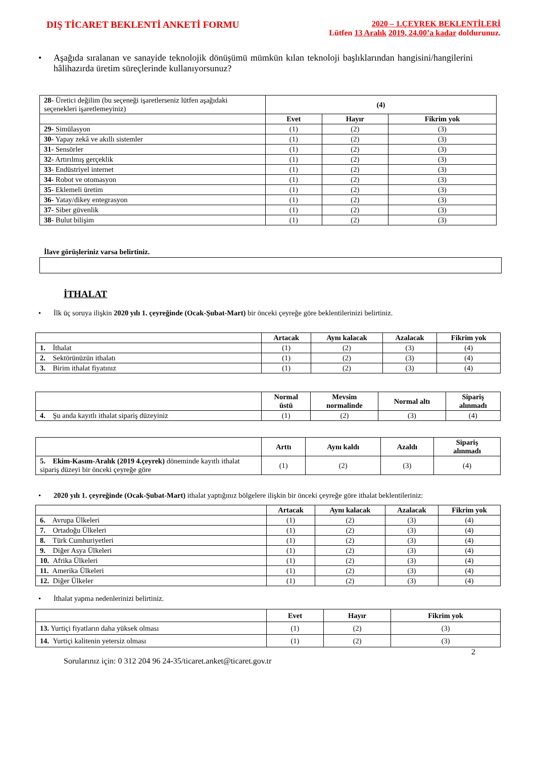DIŞ TİCARET BEKLENTİ ANKETİ FORMU
2020 – 1.ÇEYREK BEKLENTİLERİ
Lütfen 13 Aralık 2019, 24.00’a kadar doldurunuz.
• Aşağıda sıralanan ve sanayide teknolojik dönüşümü mümkün kılan teknoloji başlıklarından hangisini/hangilerini hâlihazırda üretim süreçlerinde kullanıyorsunuz?
| 28- Üretici değilim (bu seçeneği işaretlerseniz lütfen aşağıdaki seçenekleri işaretlemeyiniz) | (4) | | |
| | Evet | Hayır | Fikrim yok |
| 29- Simülasyon | (1) | (2) | (3) |
| 30- Yapay zekâ ve akıllı sistemler | (1) | (2) | (3) |
| 31- Sensörler | (1) | (2) | (3) |
| 32- Artırılmış gerçeklik | (1) | (2) | (3) |
| 33- Endüstriyel internet | (1) | (2) | (3) |
| 34- Robot ve otomasyon | (1) | (2) | (3) |
| 35- Eklemeli üretim | (1) | (2) | (3) |
| 36- Yatay/dikey entegrasyon | (1) | (2) | (3) |
| 37- Siber güvenlik | (1) | (2) | (3) |
| 38 - Bulut bilişim | (1) | (2) | (3) |
İlave görüşleriniz varsa belirtiniz.
İTHALAT
• İlk üç soruya ilişkin 2020 yılı 1. çeyreğinde (Ocak-Şubat-Mart) bir önceki çeyreğe göre beklentilerinizi belirtiniz.
| | Artacak | Aynı kalacak | Azalacak | Fikrim yok |
| 1. İthalat | (1) | (2) | (3) | (4) |
| 2. Sektörünüzün ithalatı | (1) | (2) | (3) | (4) |
| 3. Birim ithalat fiyatınız | (1) | (2) | (3) | (4) |
| | Normal üstü | Mevsim normalinde | Normal altı | Sipariş alınmadı |
| 4. Şu anda kayıtlı ithalat sipariş düzeyiniz | (1) | (2) | (3) | (4) |
| | Arttı | Aynı kaldı | Azaldı | Sipariş alınmadı |
| 5. Ekim-Kasım-Aralık (2019 4.çeyrek) döneminde kayıtlı ithalat sipariş düzeyi bir önceki çeyreğe göre | (1) | (2) | (3) | (4) |
• 2020 yılı 1. çeyreğinde (Ocak-Şubat-Mart) ithalat yaptığınız bölgelere ilişkin bir önceki çeyreğe göre ithalat beklentileriniz:
| | Artacak | Aynı kalacak | Azalacak | Fikrim yok |
| 6. Avrupa Ülkeleri | (1) | (2) | (3) | (4) |
| 7. Ortadoğu Ülkeleri | (1) | (2) | (3) | (4) |
| 8. Türk Cumhuriyetleri | (1) | (2) | (3) | (4) |
| 9. Diğer Asya Ülkeleri | (1) | (2) | (3) | (4) |
| 10. Afrika Ülkeleri | (1) | (2) | (3) | (4) |
| 11. Amerika Ülkeleri | (1) | (2) | (3) | (4) |
| 12. Diğer Ülkeler | (1) | (2) | (3) | (4) |
• İthalat yapma nedenlerinizi belirtiniz.
| | Evet | Hayır | Fikrim yok |
| 13. Yurtiçi fiyatların daha yüksek olması | (1) | (2) | (3) |
| 14. Yurtiçi kalitenin yetersiz olması | (1) | (2) | (3) |
2
Sorularınız için: 0 312 204 96 24-35/ticaret.anket@ticaret.gov.tr